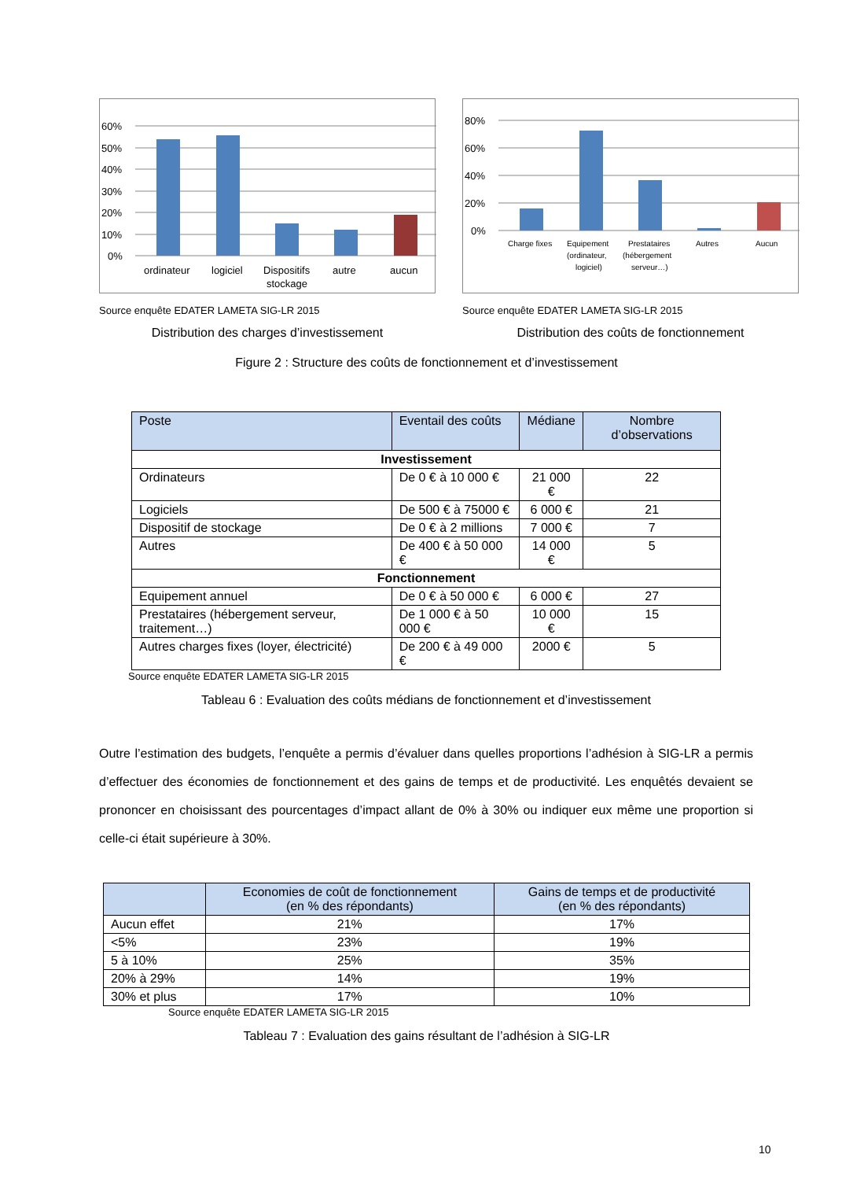60%
50%
40%
30%
20%
10%
0%
ordinateur
logiciel
Dispositifs
stockage
autre
aucun
Source enquête EDATER LAMETA SIG-LR 2015
Distribution des charges d’investissement
80%
60%
40%
20%
0%
Charge fixes
Equipement
(ordinateur,
logiciel)
Prestataires
(hébergement
serveur…)
Autres
Aucun
Source enquête EDATER LAMETA SIG-LR 2015
Distribution des coûts de fonctionnement
Figure 2 : Structure des coûts de fonctionnement et d’investissement
| Poste | Eventail des coûts | Médiane | Nombre d’observations |
| --- | --- | --- | --- |
| Investissement | | | |
| Ordinateurs | De 0 € à 10 000 € | 21 000 € | 22 |
| Logiciels | De 500 € à 75000 € | 6 000 € | 21 |
| Dispositif de stockage | De 0 € à 2 millions | 7 000 € | 7 |
| Autres | De 400 € à 50 000 € | 14 000 € | 5 |
| Fonctionnement | | | |
| Equipement annuel | De 0 € à 50 000 € | 6 000 € | 27 |
| Prestataires (hébergement serveur, traitement…) | De 1 000 € à 50 000 € | 10 000 € | 15 |
| Autres charges fixes (loyer, électricité) | De 200 € à 49 000 € | 2000 € | 5 |
Source enquête EDATER LAMETA SIG-LR 2015
Tableau 6 : Evaluation des coûts médians de fonctionnement et d’investissement
Outre l’estimation des budgets, l’enquête a permis d’évaluer dans quelles proportions l’adhésion à SIG-LR a permis d’effectuer des économies de fonctionnement et des gains de temps et de productivité. Les enquêtés devaient se prononcer en choisissant des pourcentages d’impact allant de 0% à 30% ou indiquer eux même une proportion si celle-ci était supérieure à 30%.
| | Economies de coût de fonctionnement (en % des répondants) | Gains de temps et de productivité (en % des répondants) |
| --- | --- | --- |
| Aucun effet | 21% | 17% |
| <5% | 23% | 19% |
| 5 à 10% | 25% | 35% |
| 20% à 29% | 14% | 19% |
| 30% et plus | 17% | 10% |
Source enquête EDATER LAMETA SIG-LR 2015
Tableau 7 : Evaluation des gains résultant de l’adhésion à SIG-LR
10